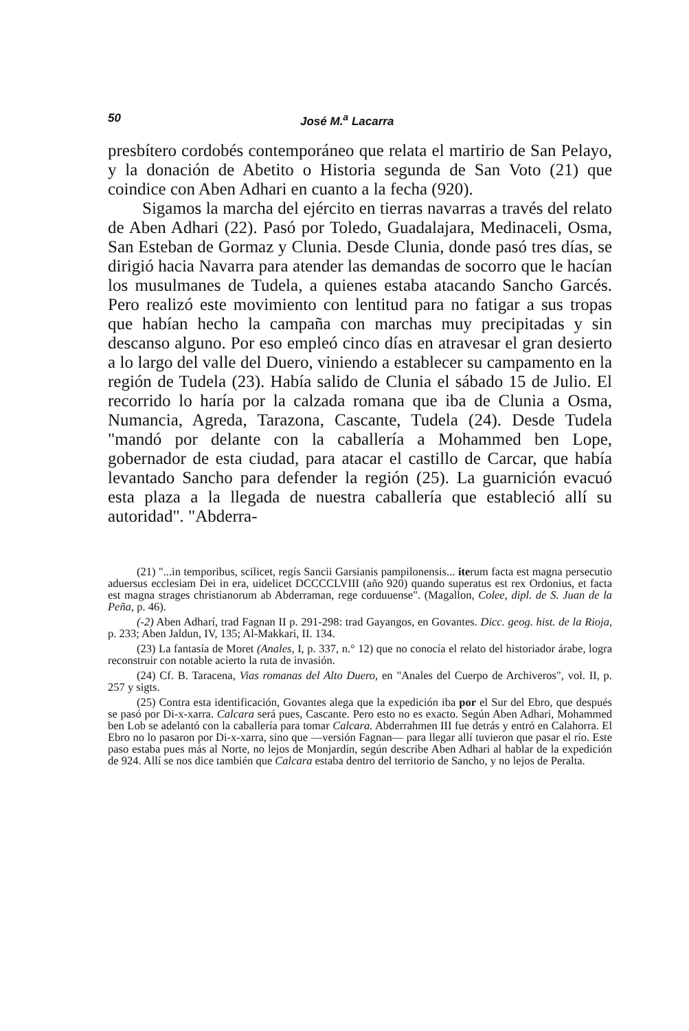50 José M.<sup>a</sup> Lacarra
presbítero cordobés contemporáneo que relata el martirio de San Pelayo, y la donación de Abetito o Historia segunda de San Voto (21) que coindice con Aben Adhari en cuanto a la fecha (920).
Sigamos la marcha del ejército en tierras navarras a través del relato de Aben Adhari (22). Pasó por Toledo, Guadalajara, Medinaceli, Osma, San Esteban de Gormaz y Clunia. Desde Clunia, donde pasó tres días, se dirigió hacia Navarra para atender las demandas de socorro que le hacían los musulmanes de Tudela, a quienes estaba atacando Sancho Garcés. Pero realizó este movimiento con lentitud para no fatigar a sus tropas que habían hecho la campaña con marchas muy precipitadas y sin descanso alguno. Por eso empleó cinco días en atravesar el gran desierto a lo largo del valle del Duero, viniendo a establecer su campamento en la región de Tudela (23). Había salido de Clunia el sábado 15 de Julio. El recorrido lo haría por la calzada romana que iba de Clunia a Osma, Numancia, Agreda, Tarazona, Cascante, Tudela (24). Desde Tudela "mandó por delante con la caballería a Mohammed ben Lope, gobernador de esta ciudad, para atacar el castillo de Carcar, que había levantado Sancho para defender la región (25). La guarnición evacuó esta plaza a la llegada de nuestra caballería que estableció allí su autoridad". "Abderra-
(21) "...in temporibus, scilicet, regís Sancii Garsianis pampilonensis... iterum facta est magna persecutio aduersus ecclesiam Dei in era, uidelicet DCCCCLVIII (año 920) quando superatus est rex Ordonius, et facta est magna strages christianorum ab Abderraman, rege corduuense". (Magallon, Colee, dipl. de S. Juan de la Peña, p. 46).
(-2) Aben Adharí, trad Fagnan II p. 291-298: trad Gayangos, en Govantes. Dicc. geog. hist. de la Rioja, p. 233; Aben Jaldun, IV, 135; Al-Makkari, II. 134.
(23) La fantasía de Moret (Anales, I, p. 337, n.° 12) que no conocía el relato del historiador árabe, logra reconstruir con notable acierto la ruta de invasión.
(24) Cf. B. Taracena, Vias romanas del Alto Duero, en "Anales del Cuerpo de Archiveros", vol. II, p. 257 y sigts.
(25) Contra esta identificación, Govantes alega que la expedición iba por el Sur del Ebro, que después se pasó por Di-x-xarra. Calcara será pues, Cascante. Pero esto no es exacto. Según Aben Adhari, Mohammed ben Lob se adelantó con la caballería para tomar Calcara. Abderrahmen III fue detrás y entró en Calahorra. El Ebro no lo pasaron por Di-x-xarra, sino que —versión Fagnan— para llegar allí tuvieron que pasar el río. Este paso estaba pues más al Norte, no lejos de Monjardín, según describe Aben Adhari al hablar de la expedición de 924. Allí se nos dice también que Calcara estaba dentro del territorio de Sancho, y no lejos de Peralta.